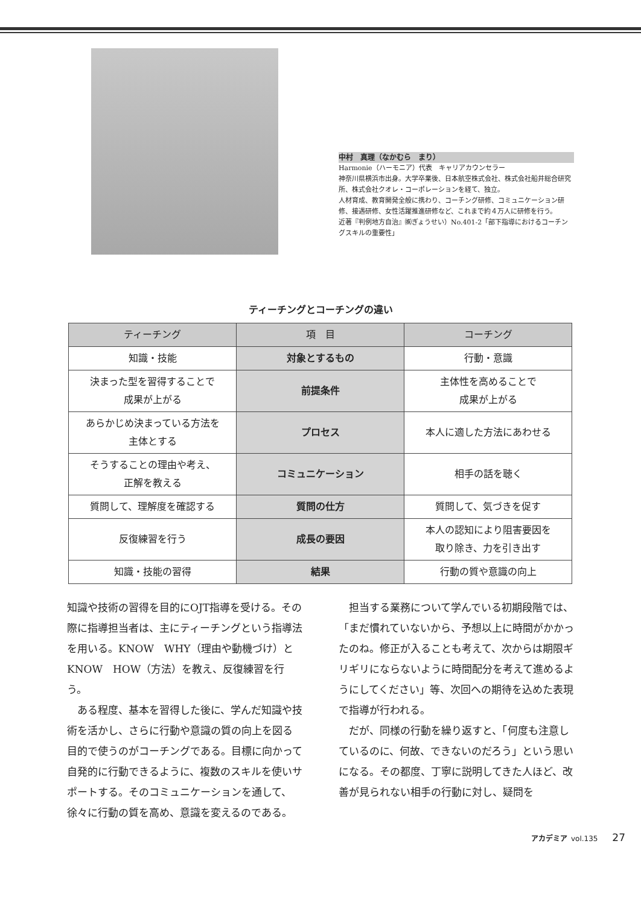中村　真理（なかむら　まり）
Harmonie（ハーモニア）代表　キャリアカウンセラー
神奈川県横浜市出身。大学卒業後、日本航空株式会社、株式会社船井総合研究所、株式会社クオレ・コーポレーションを経て、独立。
人材育成、教育開発全般に携わり、コーチング研修、コミュニケーション研修、接遇研修、女性活躍推進研修など、これまで約４万人に研修を行う。
近著『判例地方自治』㈱ぎょうせい）No.401-2「部下指導におけるコーチングスキルの重要性」
ティーチングとコーチングの違い
| ティーチング | 項 目 | コーチング |
| --- | --- | --- |
| 知識・技能 | 対象とするもの | 行動・意識 |
| 決まった型を習得することで 成果が上がる | 前提条件 | 主体性を高めることで 成果が上がる |
| あらかじめ決まっている方法を 主体とする | プロセス | 本人に適した方法にあわせる |
| そうすることの理由や考え、 正解を教える | コミュニケーション | 相手の話を聴く |
| 質問して、理解度を確認する | 質問の仕方 | 質問して、気づきを促す |
| 反復練習を行う | 成長の要因 | 本人の認知により阻害要因を 取り除き、力を引き出す |
| 知識・技能の習得 | 結果 | 行動の質や意識の向上 |
知識や技術の習得を目的にOJT指導を受ける。その際に指導担当者は、主にティーチングという指導法を用いる。KNOW　WHY（理由や動機づけ）とKNOW　HOW（方法）を教え、反復練習を行う。
ある程度、基本を習得した後に、学んだ知識や技術を活かし、さらに行動や意識の質の向上を図る目的で使うのがコーチングである。目標に向かって自発的に行動できるように、複数のスキルを使いサポートする。そのコミュニケーションを通して、徐々に行動の質を高め、意識を変えるのである。
担当する業務について学んでいる初期段階では、「まだ慣れていないから、予想以上に時間がかかったのね。修正が入ることも考えて、次からは期限ギリギリにならないように時間配分を考えて進めるようにしてください」等、次回への期待を込めた表現で指導が行われる。
だが、同様の行動を繰り返すと、「何度も注意しているのに、何故、できないのだろう」という思いになる。その都度、丁寧に説明してきた人ほど、改善が見られない相手の行動に対し、疑問を
アカデミア vol.135 27